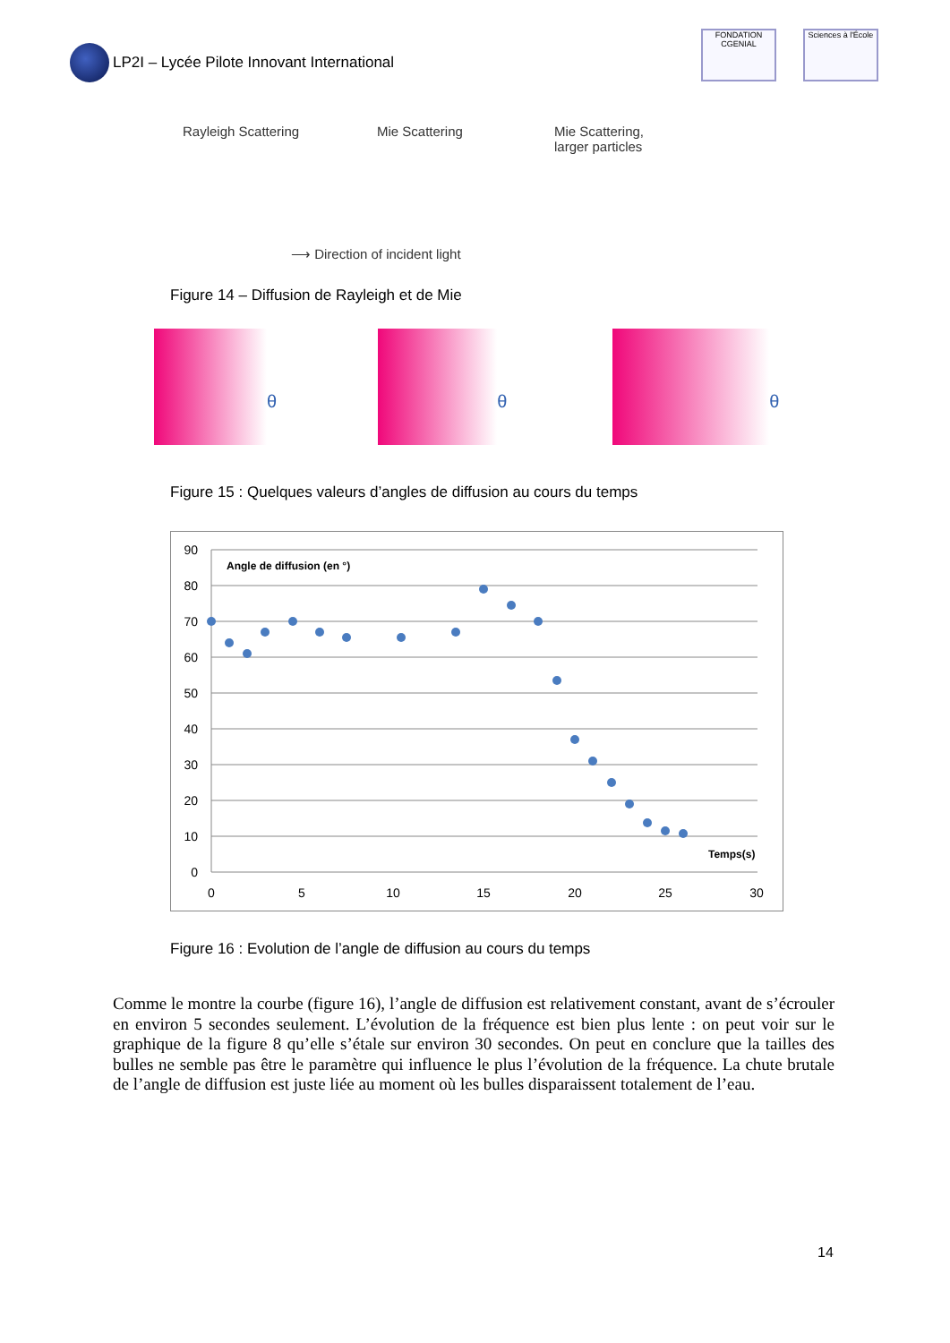LP2I – Lycée Pilote Innovant International
FONDATION CGENIAL
Sciences à l'École
Rayleigh Scattering Mie Scattering Mie Scattering,
larger particles
⟶ Direction of incident light
Figure 14 – Diffusion de Rayleigh et de Mie
θ
θ
θ
Figure 15 : Quelques valeurs d’angles de diffusion au cours du temps
90
80
70
60
50
40
30
20
10
0
0
5
10
15
20
25
30
Angle de diffusion (en °)
Temps(s)
Figure 16 : Evolution de l’angle de diffusion au cours du temps
Comme le montre la courbe (figure 16), l’angle de diffusion est relativement constant, avant de s’écrouler en environ 5 secondes seulement. L’évolution de la fréquence est bien plus lente : on peut voir sur le graphique de la figure 8 qu’elle s’étale sur environ 30 secondes. On peut en conclure que la tailles des bulles ne semble pas être le paramètre qui influence le plus l’évolution de la fréquence. La chute brutale de l’angle de diffusion est juste liée au moment où les bulles disparaissent totalement de l’eau.
14